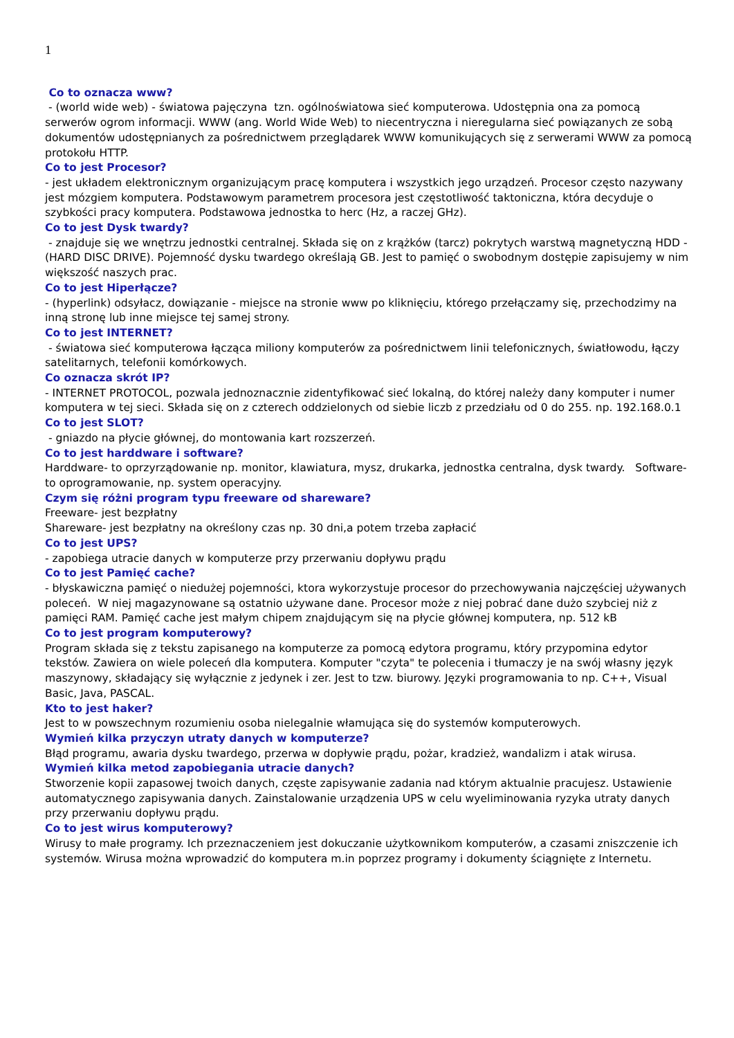1
Co to oznacza www?
- (world wide web) - światowa pajęczyna tzn. ogólnoświatowa sieć komputerowa. Udostępnia ona za pomocą serwerów ogrom informacji. WWW (ang. World Wide Web) to niecentryczna i nieregularna sieć powiązanych ze sobą dokumentów udostępnianych za pośrednictwem przeglądarek WWW komunikujących się z serwerami WWW za pomocą protokołu HTTP.
Co to jest Procesor?
- jest układem elektronicznym organizującym pracę komputera i wszystkich jego urządzeń. Procesor często nazywany jest mózgiem komputera. Podstawowym parametrem procesora jest częstotliwość taktoniczna, która decyduje o szybkości pracy komputera. Podstawowa jednostka to herc (Hz, a raczej GHz).
Co to jest Dysk twardy?
- znajduje się we wnętrzu jednostki centralnej. Składa się on z krążków (tarcz) pokrytych warstwą magnetyczną HDD - (HARD DISC DRIVE). Pojemność dysku twardego określają GB. Jest to pamięć o swobodnym dostępie zapisujemy w nim większość naszych prac.
Co to jest Hiperłącze?
- (hyperlink) odsyłacz, dowiązanie - miejsce na stronie www po kliknięciu, którego przełączamy się, przechodzimy na inną stronę lub inne miejsce tej samej strony.
Co to jest INTERNET?
- światowa sieć komputerowa łącząca miliony komputerów za pośrednictwem linii telefonicznych, światłowodu, łączy satelitarnych, telefonii komórkowych.
Co oznacza skrót IP?
- INTERNET PROTOCOL, pozwala jednoznacznie zidentyfikować sieć lokalną, do której należy dany komputer i numer komputera w tej sieci. Składa się on z czterech oddzielonych od siebie liczb z przedziału od 0 do 255. np. 192.168.0.1
Co to jest SLOT?
- gniazdo na płycie głównej, do montowania kart rozszerzeń.
Co to jest harddware i software?
Harddware- to oprzyrządowanie np. monitor, klawiatura, mysz, drukarka, jednostka centralna, dysk twardy. Software-to oprogramowanie, np. system operacyjny.
Czym się różni program typu freeware od shareware?
Freeware- jest bezpłatny
Shareware- jest bezpłatny na określony czas np. 30 dni,a potem trzeba zapłacić
Co to jest UPS?
- zapobiega utracie danych w komputerze przy przerwaniu dopływu prądu
Co to jest Pamięć cache?
- błyskawiczna pamięć o niedużej pojemności, ktora wykorzystuje procesor do przechowywania najczęściej używanych poleceń. W niej magazynowane są ostatnio używane dane. Procesor może z niej pobrać dane dużo szybciej niż z pamięci RAM. Pamięć cache jest małym chipem znajdującym się na płycie głównej komputera, np. 512 kB
Co to jest program komputerowy?
Program składa się z tekstu zapisanego na komputerze za pomocą edytora programu, który przypomina edytor tekstów. Zawiera on wiele poleceń dla komputera. Komputer "czyta" te polecenia i tłumaczy je na swój własny język maszynowy, składający się wyłącznie z jedynek i zer. Jest to tzw. biurowy. Języki programowania to np. C++, Visual Basic, Java, PASCAL.
Kto to jest haker?
Jest to w powszechnym rozumieniu osoba nielegalnie włamująca się do systemów komputerowych.
Wymień kilka przyczyn utraty danych w komputerze?
Błąd programu, awaria dysku twardego, przerwa w dopływie prądu, pożar, kradzież, wandalizm i atak wirusa.
Wymień kilka metod zapobiegania utracie danych?
Stworzenie kopii zapasowej twoich danych, częste zapisywanie zadania nad którym aktualnie pracujesz. Ustawienie automatycznego zapisywania danych. Zainstalowanie urządzenia UPS w celu wyeliminowania ryzyka utraty danych przy przerwaniu dopływu prądu.
Co to jest wirus komputerowy?
Wirusy to małe programy. Ich przeznaczeniem jest dokuczanie użytkownikom komputerów, a czasami zniszczenie ich systemów. Wirusa można wprowadzić do komputera m.in poprzez programy i dokumenty ściągnięte z Internetu.